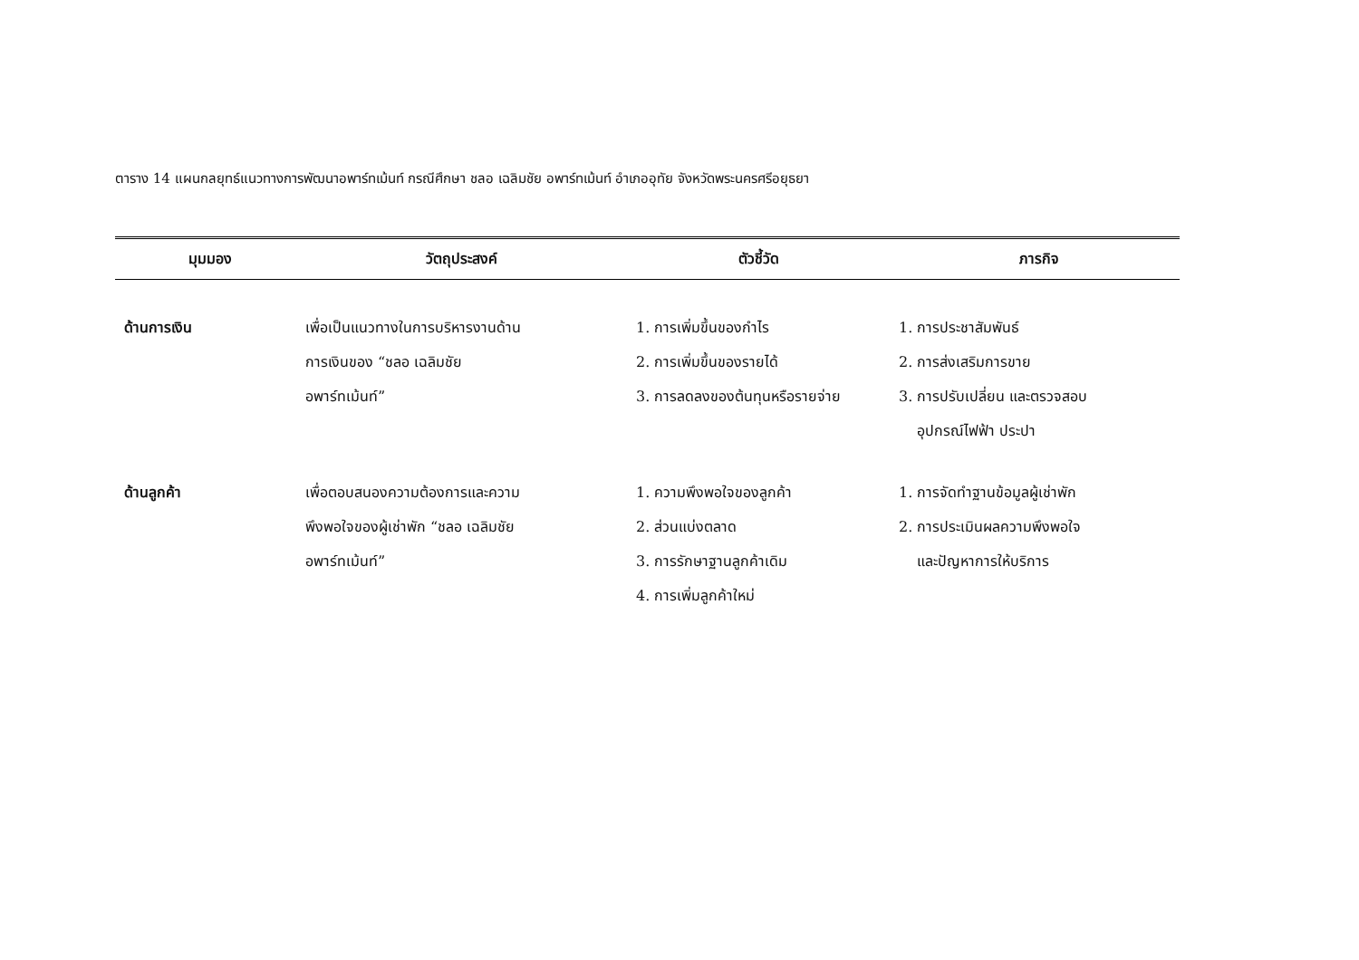ตาราง 14 แผนกลยุทธ์แนวทางการพัฒนาอพาร์ทเม้นท์ กรณีศึกษา ชลอ เฉลิมชัย อพาร์ทเม้นท์ อำเภออุทัย จังหวัดพระนครศรีอยุธยา
| มุมมอง | วัตถุประสงค์ | ตัวชี้วัด | ภารกิจ |
| --- | --- | --- | --- |
| ด้านการเงิน | เพื่อเป็นแนวทางในการบริหารงานด้าน การเงินของ “ชลอ เฉลิมชัย อพาร์ทเม้นท์” | 1. การเพิ่มขึ้นของกำไร 2. การเพิ่มขึ้นของรายได้ 3. การลดลงของต้นทุนหรือรายจ่าย | 1. การประชาสัมพันธ์ 2. การส่งเสริมการขาย 3. การปรับเปลี่ยน และตรวจสอบ อุปกรณ์ไฟฟ้า ประปา |
| ด้านลูกค้า | เพื่อตอบสนองความต้องการและความ พึงพอใจของผู้เช่าพัก “ชลอ เฉลิมชัย อพาร์ทเม้นท์” | 1. ความพึงพอใจของลูกค้า 2. ส่วนแบ่งตลาด 3. การรักษาฐานลูกค้าเดิม 4. การเพิ่มลูกค้าใหม่ | 1. การจัดทำฐานข้อมูลผู้เช่าพัก 2. การประเมินผลความพึงพอใจ และปัญหาการให้บริการ |